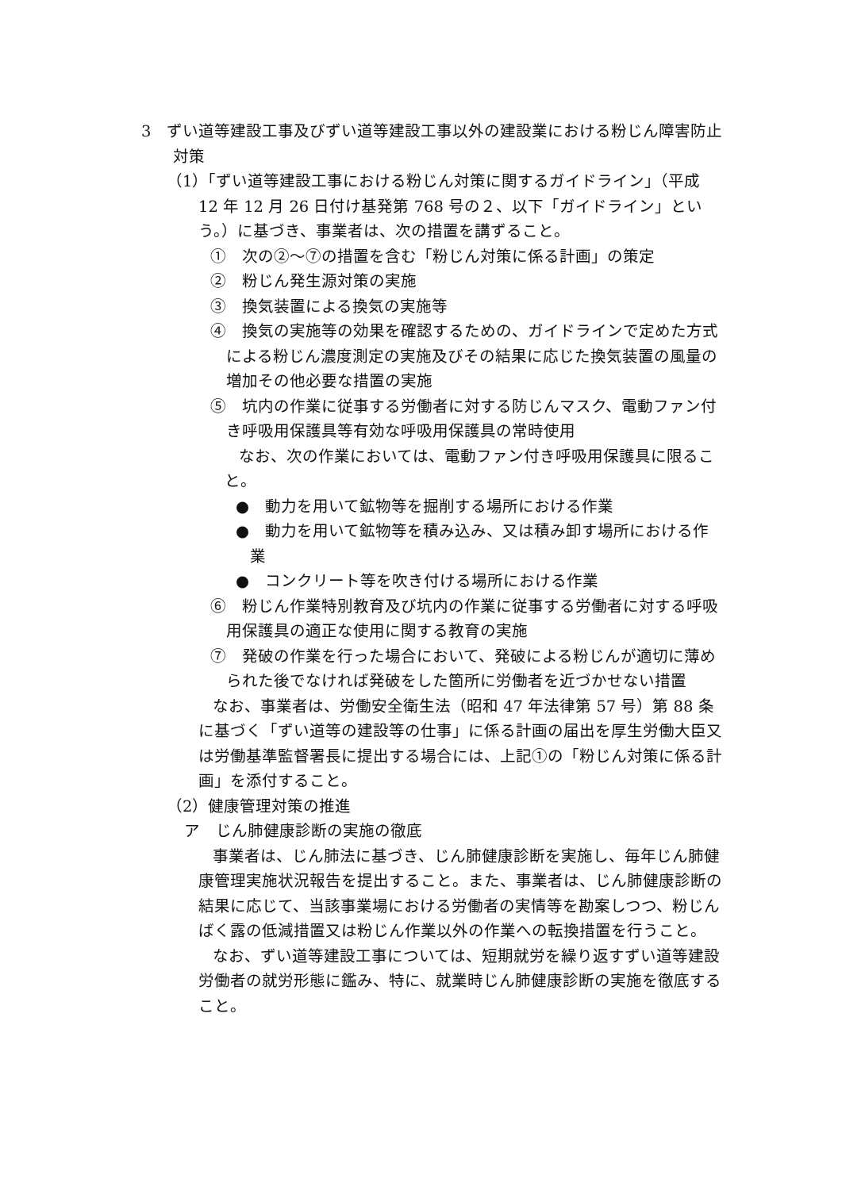3　ずい道等建設工事及びずい道等建設工事以外の建設業における粉じん障害防止対策
（1）「ずい道等建設工事における粉じん対策に関するガイドライン」（平成 12 年 12 月 26 日付け基発第 768 号の２、以下「ガイドライン」という。）に基づき、事業者は、次の措置を講ずること。
①　次の②～⑦の措置を含む「粉じん対策に係る計画」の策定
②　粉じん発生源対策の実施
③　換気装置による換気の実施等
④　換気の実施等の効果を確認するための、ガイドラインで定めた方式による粉じん濃度測定の実施及びその結果に応じた換気装置の風量の増加その他必要な措置の実施
⑤　坑内の作業に従事する労働者に対する防じんマスク、電動ファン付き呼吸用保護具等有効な呼吸用保護具の常時使用
なお、次の作業においては、電動ファン付き呼吸用保護具に限ること。
●　動力を用いて鉱物等を掘削する場所における作業
●　動力を用いて鉱物等を積み込み、又は積み卸す場所における作業
●　コンクリート等を吹き付ける場所における作業
⑥　粉じん作業特別教育及び坑内の作業に従事する労働者に対する呼吸用保護具の適正な使用に関する教育の実施
⑦　発破の作業を行った場合において、発破による粉じんが適切に薄められた後でなければ発破をした箇所に労働者を近づかせない措置
なお、事業者は、労働安全衛生法（昭和 47 年法律第 57 号）第 88 条に基づく「ずい道等の建設等の仕事」に係る計画の届出を厚生労働大臣又は労働基準監督署長に提出する場合には、上記①の「粉じん対策に係る計画」を添付すること。
（2）健康管理対策の推進
ア　じん肺健康診断の実施の徹底
事業者は、じん肺法に基づき、じん肺健康診断を実施し、毎年じん肺健康管理実施状況報告を提出すること。また、事業者は、じん肺健康診断の結果に応じて、当該事業場における労働者の実情等を勘案しつつ、粉じんばく露の低減措置又は粉じん作業以外の作業への転換措置を行うこと。
なお、ずい道等建設工事については、短期就労を繰り返すずい道等建設労働者の就労形態に鑑み、特に、就業時じん肺健康診断の実施を徹底すること。